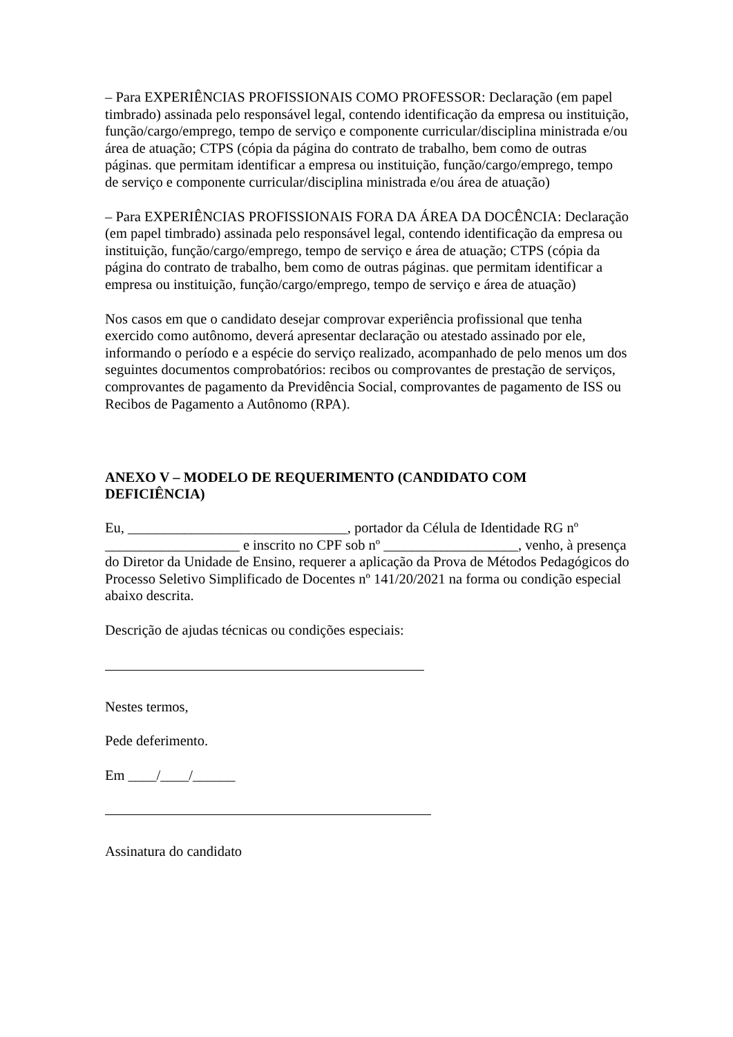– Para EXPERIÊNCIAS PROFISSIONAIS COMO PROFESSOR: Declaração (em papel timbrado) assinada pelo responsável legal, contendo identificação da empresa ou instituição, função/cargo/emprego, tempo de serviço e componente curricular/disciplina ministrada e/ou área de atuação; CTPS (cópia da página do contrato de trabalho, bem como de outras páginas. que permitam identificar a empresa ou instituição, função/cargo/emprego, tempo de serviço e componente curricular/disciplina ministrada e/ou área de atuação)
– Para EXPERIÊNCIAS PROFISSIONAIS FORA DA ÁREA DA DOCÊNCIA: Declaração (em papel timbrado) assinada pelo responsável legal, contendo identificação da empresa ou instituição, função/cargo/emprego, tempo de serviço e área de atuação; CTPS (cópia da página do contrato de trabalho, bem como de outras páginas. que permitam identificar a empresa ou instituição, função/cargo/emprego, tempo de serviço e área de atuação)
Nos casos em que o candidato desejar comprovar experiência profissional que tenha exercido como autônomo, deverá apresentar declaração ou atestado assinado por ele, informando o período e a espécie do serviço realizado, acompanhado de pelo menos um dos seguintes documentos comprobatórios: recibos ou comprovantes de prestação de serviços, comprovantes de pagamento da Previdência Social, comprovantes de pagamento de ISS ou Recibos de Pagamento a Autônomo (RPA).
ANEXO V – MODELO DE REQUERIMENTO (CANDIDATO COM DEFICIÊNCIA)
Eu, _______________________________, portador da Célula de Identidade RG nº ___________________ e inscrito no CPF sob nº ___________________, venho, à presença do Diretor da Unidade de Ensino, requerer a aplicação da Prova de Métodos Pedagógicos do Processo Seletivo Simplificado de Docentes nº 141/20/2021 na forma ou condição especial abaixo descrita.
Descrição de ajudas técnicas ou condições especiais:
Nestes termos,
Pede deferimento.
Em ____/____/______
Assinatura do candidato